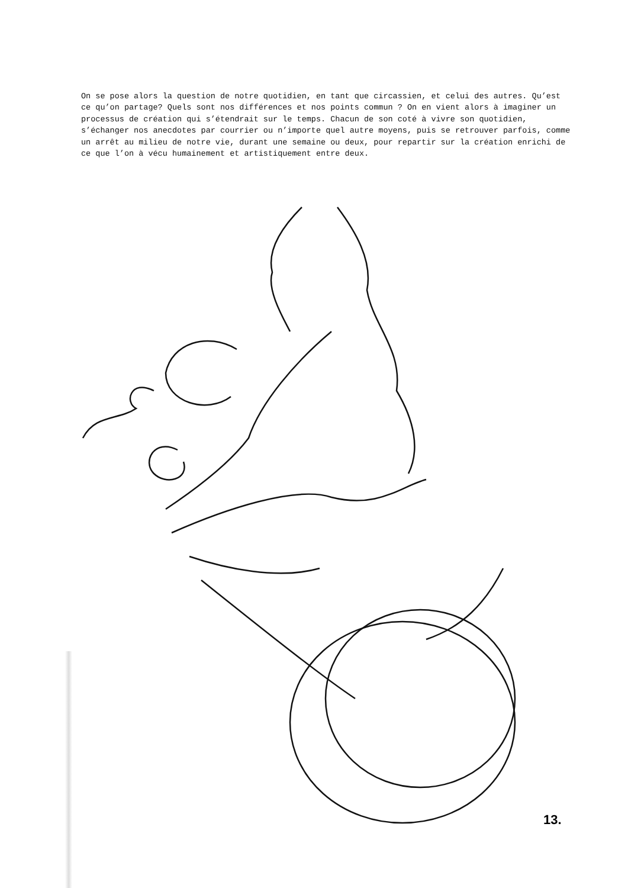On se pose alors la question de notre quotidien, en tant que circassien, et celui des autres. Qu’est ce qu’on partage? Quels sont nos différences et nos points commun ? On en vient alors à imaginer un processus de création qui s’étendrait sur le temps. Chacun de son coté à vivre son quotidien, s’échanger nos anecdotes par courrier ou n’importe quel autre moyens, puis se retrouver parfois, comme un arrêt au milieu de notre vie, durant une semaine ou deux, pour repartir sur la création enrichi de ce que l’on à vécu humainement et artistiquement entre deux.
13.